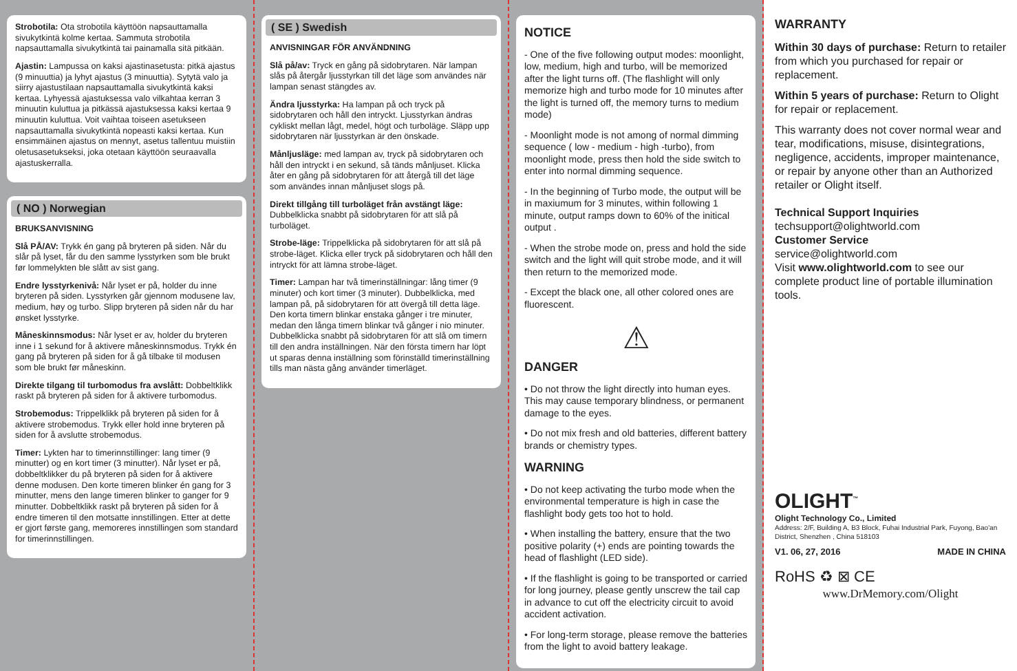Strobotila: Ota strobotila käyttöön napsauttamalla sivukytkintä kolme kertaa. Sammuta strobotila napsauttamalla sivukytkintä tai painamalla sitä pitkään.
Ajastin: Lampussa on kaksi ajastinasetusta: pitkä ajastus (9 minuuttia) ja lyhyt ajastus (3 minuuttia). Sytytä valo ja siirry ajastustilaan napsauttamalla sivukytkintä kaksi kertaa. Lyhyessä ajastuksessa valo vilkahtaa kerran 3 minuutin kuluttua ja pitkässä ajastuksessa kaksi kertaa 9 minuutin kuluttua. Voit vaihtaa toiseen asetukseen napsauttamalla sivukytkintä nopeasti kaksi kertaa. Kun ensimmäinen ajastus on mennyt, asetus tallentuu muistiin oletusasetukseksi, joka otetaan käyttöön seuraavalla ajastuskerralla.
( NO ) Norwegian
BRUKSANVISNING
Slå PÅ/AV: Trykk én gang på bryteren på siden. Når du slår på lyset, får du den samme lysstyrken som ble brukt før lommelykten ble slått av sist gang.
Endre lysstyrkenivå: Når lyset er på, holder du inne bryteren på siden. Lysstyrken går gjennom modusene lav, medium, høy og turbo. Slipp bryteren på siden når du har ønsket lysstyrke.
Måneskinnsmodus: Når lyset er av, holder du bryteren inne i 1 sekund for å aktivere måneskinnsmodus. Trykk én gang på bryteren på siden for å gå tilbake til modusen som ble brukt før måneskinn.
Direkte tilgang til turbomodus fra avslått: Dobbeltklikk raskt på bryteren på siden for å aktivere turbomodus.
Strobemodus: Trippelklikk på bryteren på siden for å aktivere strobemodus. Trykk eller hold inne bryteren på siden for å avslutte strobemodus.
Timer: Lykten har to timerinnstillinger: lang timer (9 minutter) og en kort timer (3 minutter). Når lyset er på, dobbeltklikker du på bryteren på siden for å aktivere denne modusen. Den korte timeren blinker én gang for 3 minutter, mens den lange timeren blinker to ganger for 9 minutter. Dobbeltklikk raskt på bryteren på siden for å endre timeren til den motsatte innstillingen. Etter at dette er gjort første gang, memoreres innstillingen som standard for timerinnstillingen.
( SE ) Swedish
ANVISNINGAR FÖR ANVÄNDNING
Slå på/av: Tryck en gång på sidobrytaren. När lampan slås på återgår ljusstyrkan till det läge som användes när lampan senast stängdes av.
Ändra ljusstyrka: Ha lampan på och tryck på sidobrytaren och håll den intryckt. Ljusstyrkan ändras cykliskt mellan lågt, medel, högt och turboläge. Släpp upp sidobrytaren när ljusstyrkan är den önskade.
Månljusläge: med lampan av, tryck på sidobrytaren och håll den intryckt i en sekund, så tänds månljuset. Klicka åter en gång på sidobrytaren för att återgå till det läge som användes innan månljuset slogs på.
Direkt tillgång till turboläget från avstängt läge: Dubbelklicka snabbt på sidobrytaren för att slå på turboläget.
Strobe-läge: Trippelklicka på sidobrytaren för att slå på strobe-läget. Klicka eller tryck på sidobrytaren och håll den intryckt för att lämna strobe-läget.
Timer: Lampan har två timerinställningar: lång timer (9 minuter) och kort timer (3 minuter). Dubbelklicka, med lampan på, på sidobrytaren för att övergå till detta läge. Den korta timern blinkar enstaka gånger i tre minuter, medan den långa timern blinkar två gånger i nio minuter. Dubbelklicka snabbt på sidobrytaren för att slå om timern till den andra inställningen. När den första timern har löpt ut sparas denna inställning som förinställd timerinställning tills man nästa gång använder timerläget.
NOTICE
- One of the five following output modes: moonlight, low, medium, high and turbo, will be memorized after the light turns off. (The flashlight will only memorize high and turbo mode for 10 minutes after the light is turned off, the memory turns to medium mode)
- Moonlight mode is not among of normal dimming sequence ( low - medium - high -turbo), from moonlight mode, press then hold the side switch to enter into normal dimming sequence.
- In the beginning of Turbo mode, the output will be in maxiumum for 3 minutes, within following 1 minute, output ramps down to 60% of the initical output .
- When the strobe mode on, press and hold the side switch and the light will quit strobe mode, and it will then return to the memorized mode.
- Except the black one, all other colored ones are fluorescent.
⚠
DANGER
• Do not throw the light directly into human eyes. This may cause temporary blindness, or permanent damage to the eyes.
• Do not mix fresh and old batteries, different battery brands or chemistry types.
WARNING
• Do not keep activating the turbo mode when the environmental temperature is high in case the flashlight body gets too hot to hold.
• When installing the battery, ensure that the two positive polarity (+) ends are pointing towards the head of flashlight (LED side).
• If the flashlight is going to be transported or carried for long journey, please gently unscrew the tail cap in advance to cut off the electricity circuit to avoid accident activation.
• For long-term storage, please remove the batteries from the light to avoid battery leakage.
WARRANTY
Within 30 days of purchase: Return to retailer from which you purchased for repair or replacement.
Within 5 years of purchase: Return to Olight for repair or replacement.
This warranty does not cover normal wear and tear, modifications, misuse, disintegrations, negligence, accidents, improper maintenance, or repair by anyone other than an Authorized retailer or Olight itself.
Technical Support Inquiries
techsupport@olightworld.com
Customer Service
service@olightworld.com
Visit www.olightworld.com to see our complete product line of portable illumination tools.
OLIGHT<sup>™</sup>
Olight Technology Co., Limited
Address: 2/F, Building A, B3 Block, Fuhai Industrial Park, Fuyong, Bao'an District, Shenzhen , China 518103
V1. 06, 27, 2016 MADE IN CHINA
RoHS ♻ ⊠ CE
www.DrMemory.com/Olight